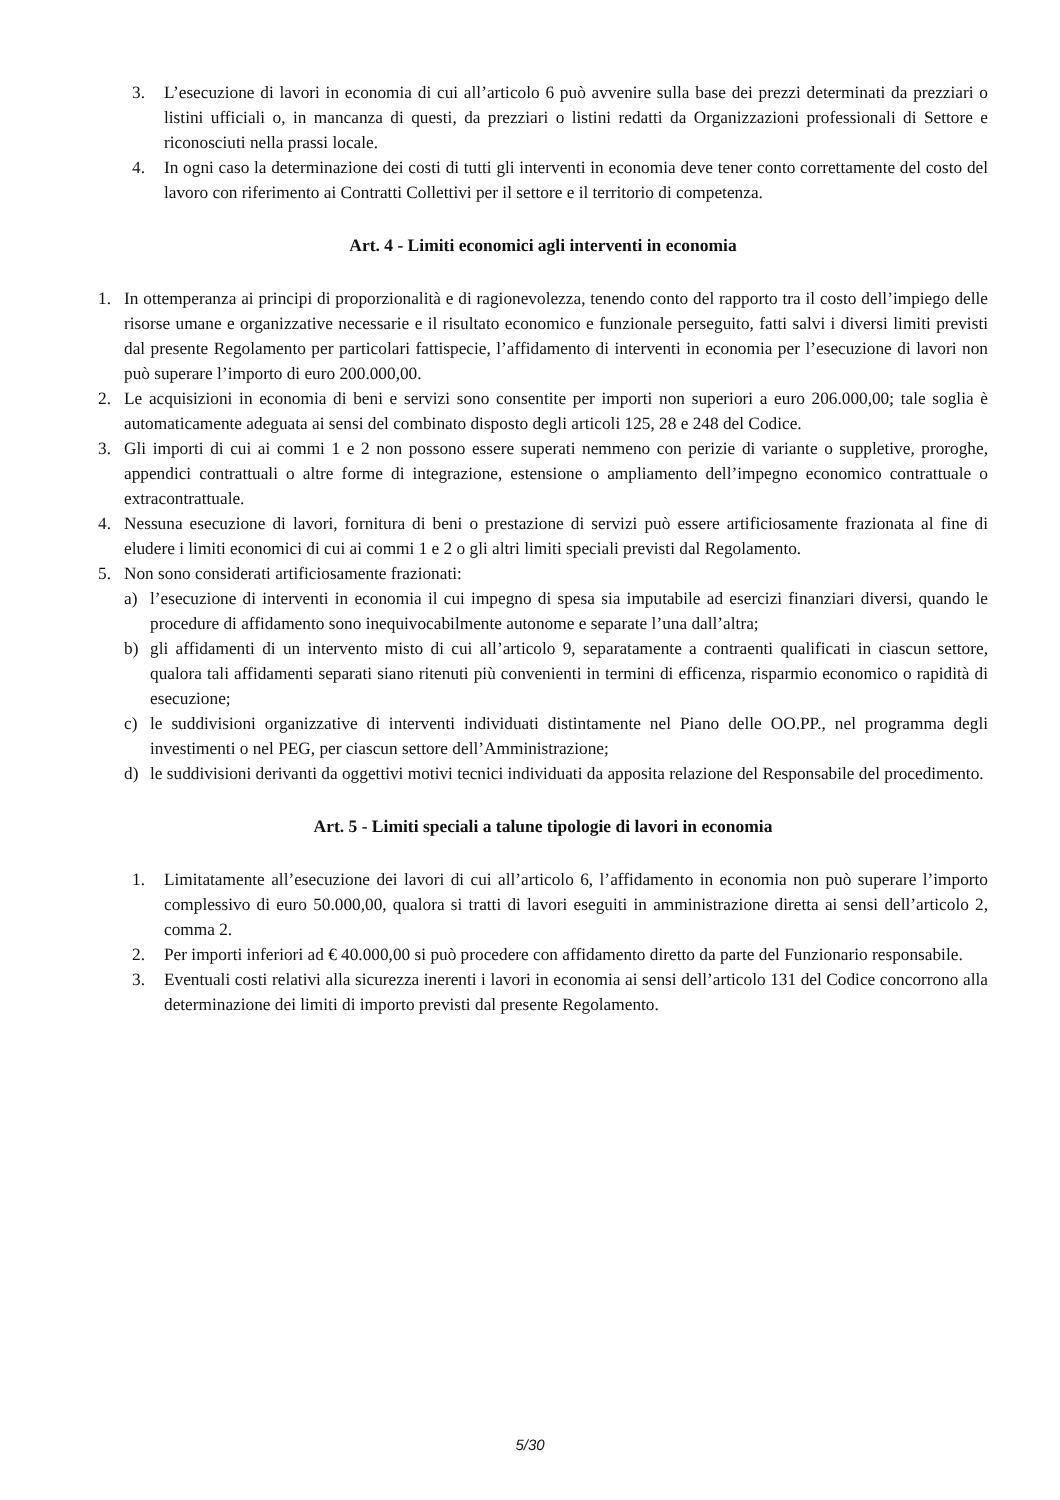3. L’esecuzione di lavori in economia di cui all’articolo 6 può avvenire sulla base dei prezzi determinati da prezziari o listini ufficiali o, in mancanza di questi, da prezziari o listini redatti da Organizzazioni professionali di Settore e riconosciuti nella prassi locale.
4. In ogni caso la determinazione dei costi di tutti gli interventi in economia deve tener conto correttamente del costo del lavoro con riferimento ai Contratti Collettivi per il settore e il territorio di competenza.
Art. 4 - Limiti economici agli interventi in economia
1. In ottemperanza ai principi di proporzionalità e di ragionevolezza, tenendo conto del rapporto tra il costo dell’impiego delle risorse umane e organizzative necessarie e il risultato economico e funzionale perseguito, fatti salvi i diversi limiti previsti dal presente Regolamento per particolari fattispecie, l’affidamento di interventi in economia per l’esecuzione di lavori non può superare l’importo di euro 200.000,00.
2. Le acquisizioni in economia di beni e servizi sono consentite per importi non superiori a euro 206.000,00; tale soglia è automaticamente adeguata ai sensi del combinato disposto degli articoli 125, 28 e 248 del Codice.
3. Gli importi di cui ai commi 1 e 2 non possono essere superati nemmeno con perizie di variante o suppletive, proroghe, appendici contrattuali o altre forme di integrazione, estensione o ampliamento dell’impegno economico contrattuale o extracontrattuale.
4. Nessuna esecuzione di lavori, fornitura di beni o prestazione di servizi può essere artificiosamente frazionata al fine di eludere i limiti economici di cui ai commi 1 e 2 o gli altri limiti speciali previsti dal Regolamento.
5. Non sono considerati artificiosamente frazionati:
a) l’esecuzione di interventi in economia il cui impegno di spesa sia imputabile ad esercizi finanziari diversi, quando le procedure di affidamento sono inequivocabilmente autonome e separate l’una dall’altra;
b) gli affidamenti di un intervento misto di cui all’articolo 9, separatamente a contraenti qualificati in ciascun settore, qualora tali affidamenti separati siano ritenuti più convenienti in termini di efficenza, risparmio economico o rapidità di esecuzione;
c) le suddivisioni organizzative di interventi individuati distintamente nel Piano delle OO.PP., nel programma degli investimenti o nel PEG, per ciascun settore dell’Amministrazione;
d) le suddivisioni derivanti da oggettivi motivi tecnici individuati da apposita relazione del Responsabile del procedimento.
Art. 5 - Limiti speciali a talune tipologie di lavori in economia
1. Limitatamente all’esecuzione dei lavori di cui all’articolo 6, l’affidamento in economia non può superare l’importo complessivo di euro 50.000,00, qualora si tratti di lavori eseguiti in amministrazione diretta ai sensi dell’articolo 2, comma 2.
2. Per importi inferiori ad € 40.000,00 si può procedere con affidamento diretto da parte del Funzionario responsabile.
3. Eventuali costi relativi alla sicurezza inerenti i lavori in economia ai sensi dell’articolo 131 del Codice concorrono alla determinazione dei limiti di importo previsti dal presente Regolamento.
5/30